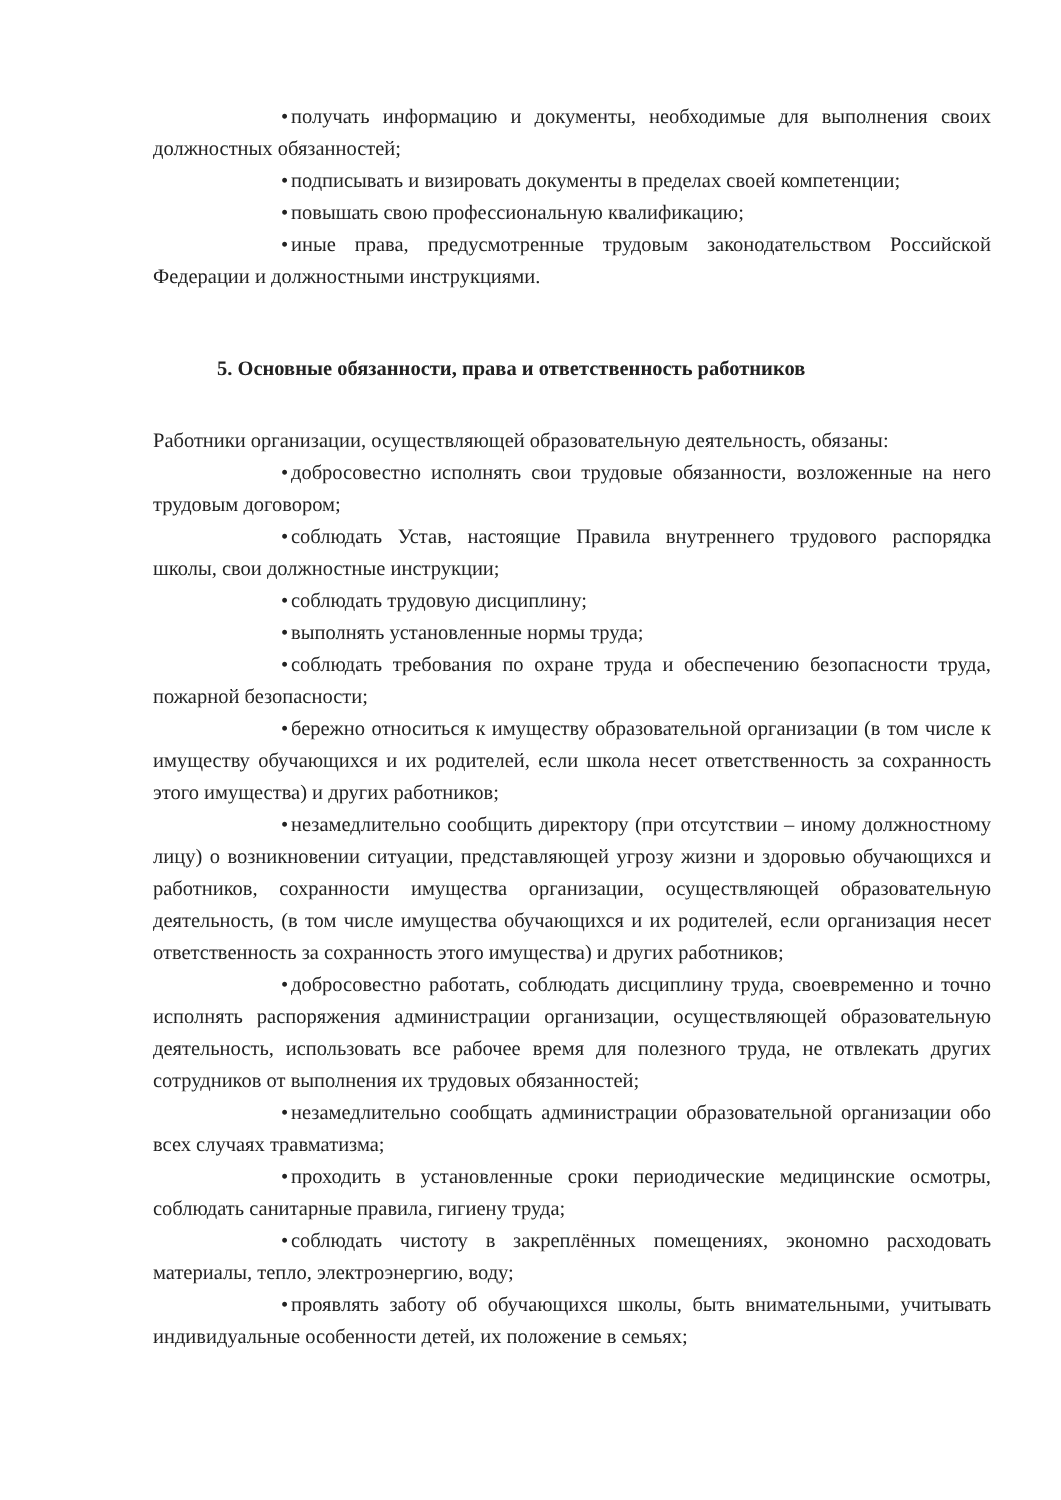• получать информацию и документы, необходимые для выполнения своих должностных обязанностей;
• подписывать и визировать документы в пределах своей компетенции;
• повышать свою профессиональную квалификацию;
• иные права, предусмотренные трудовым законодательством Российской Федерации и должностными инструкциями.
5. Основные обязанности, права и ответственность работников
Работники организации, осуществляющей образовательную деятельность, обязаны:
• добросовестно исполнять свои трудовые обязанности, возложенные на него трудовым договором;
• соблюдать Устав, настоящие Правила внутреннего трудового распорядка школы, свои должностные инструкции;
• соблюдать трудовую дисциплину;
• выполнять установленные нормы труда;
• соблюдать требования по охране труда и обеспечению безопасности труда, пожарной безопасности;
• бережно относиться к имуществу образовательной организации (в том числе к имуществу обучающихся и их родителей, если школа несет ответственность за сохранность этого имущества) и других работников;
• незамедлительно сообщить директору (при отсутствии – иному должностному лицу) о возникновении ситуации, представляющей угрозу жизни и здоровью обучающихся и работников, сохранности имущества организации, осуществляющей образовательную деятельность, (в том числе имущества обучающихся и их родителей, если организация несет ответственность за сохранность этого имущества) и других работников;
• добросовестно работать, соблюдать дисциплину труда, своевременно и точно исполнять распоряжения администрации организации, осуществляющей образовательную деятельность, использовать все рабочее время для полезного труда, не отвлекать других сотрудников от выполнения их трудовых обязанностей;
• незамедлительно сообщать администрации образовательной организации обо всех случаях травматизма;
• проходить в установленные сроки периодические медицинские осмотры, соблюдать санитарные правила, гигиену труда;
• соблюдать чистоту в закреплённых помещениях, экономно расходовать материалы, тепло, электроэнергию, воду;
• проявлять заботу об обучающихся школы, быть внимательными, учитывать индивидуальные особенности детей, их положение в семьях;